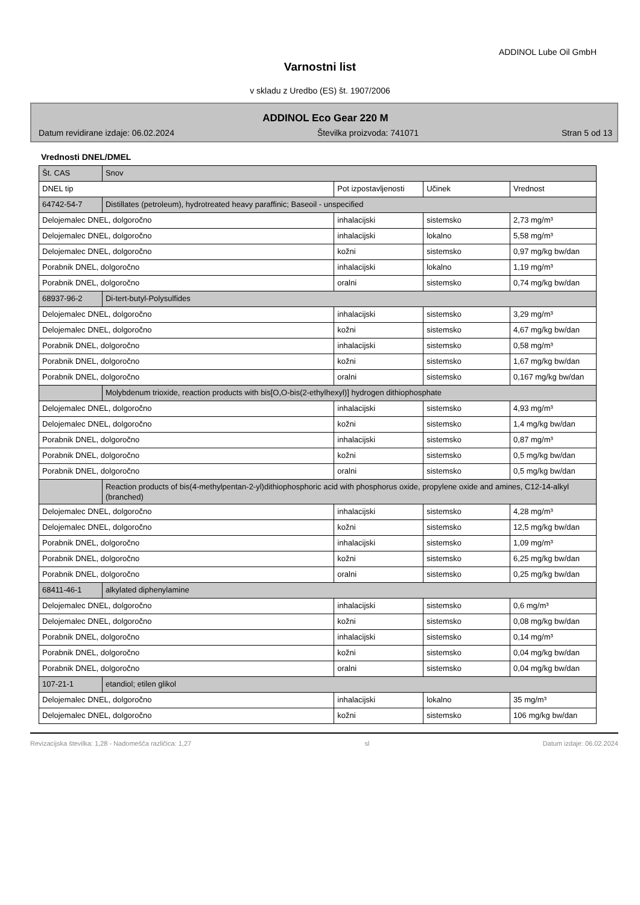ADDINOL Lube Oil GmbH
Varnostni list
v skladu z Uredbo (ES) št. 1907/2006
ADDINOL Eco Gear 220 M
Datum revidirane izdaje: 06.02.2024 Številka proizvoda: 741071 Stran 5 od 13
Vrednosti DNEL/DMEL
| Št. CAS | Snov | | | |
| DNEL tip | | Pot izpostavljenosti | Učinek | Vrednost |
| 64742-54-7 | Distillates (petroleum), hydrotreated heavy paraffinic; Baseoil - unspecified | | | |
| Delojemalec DNEL, dolgoročno | | inhalacijski | sistemsko | 2,73 mg/m³ |
| Delojemalec DNEL, dolgoročno | | inhalacijski | lokalno | 5,58 mg/m³ |
| Delojemalec DNEL, dolgoročno | | kožni | sistemsko | 0,97 mg/kg bw/dan |
| Porabnik DNEL, dolgoročno | | inhalacijski | lokalno | 1,19 mg/m³ |
| Porabnik DNEL, dolgoročno | | oralni | sistemsko | 0,74 mg/kg bw/dan |
| 68937-96-2 | Di-tert-butyl-Polysulfides | | | |
| Delojemalec DNEL, dolgoročno | | inhalacijski | sistemsko | 3,29 mg/m³ |
| Delojemalec DNEL, dolgoročno | | kožni | sistemsko | 4,67 mg/kg bw/dan |
| Porabnik DNEL, dolgoročno | | inhalacijski | sistemsko | 0,58 mg/m³ |
| Porabnik DNEL, dolgoročno | | kožni | sistemsko | 1,67 mg/kg bw/dan |
| Porabnik DNEL, dolgoročno | | oralni | sistemsko | 0,167 mg/kg bw/dan |
| | Molybdenum trioxide, reaction products with bis[O,O-bis(2-ethylhexyl)] hydrogen dithiophosphate | | | |
| Delojemalec DNEL, dolgoročno | | inhalacijski | sistemsko | 4,93 mg/m³ |
| Delojemalec DNEL, dolgoročno | | kožni | sistemsko | 1,4 mg/kg bw/dan |
| Porabnik DNEL, dolgoročno | | inhalacijski | sistemsko | 0,87 mg/m³ |
| Porabnik DNEL, dolgoročno | | kožni | sistemsko | 0,5 mg/kg bw/dan |
| Porabnik DNEL, dolgoročno | | oralni | sistemsko | 0,5 mg/kg bw/dan |
| | Reaction products of bis(4-methylpentan-2-yl)dithiophosphoric acid with phosphorus oxide, propylene oxide and amines, C12-14-alkyl (branched) | | | |
| Delojemalec DNEL, dolgoročno | | inhalacijski | sistemsko | 4,28 mg/m³ |
| Delojemalec DNEL, dolgoročno | | kožni | sistemsko | 12,5 mg/kg bw/dan |
| Porabnik DNEL, dolgoročno | | inhalacijski | sistemsko | 1,09 mg/m³ |
| Porabnik DNEL, dolgoročno | | kožni | sistemsko | 6,25 mg/kg bw/dan |
| Porabnik DNEL, dolgoročno | | oralni | sistemsko | 0,25 mg/kg bw/dan |
| 68411-46-1 | alkylated diphenylamine | | | |
| Delojemalec DNEL, dolgoročno | | inhalacijski | sistemsko | 0,6 mg/m³ |
| Delojemalec DNEL, dolgoročno | | kožni | sistemsko | 0,08 mg/kg bw/dan |
| Porabnik DNEL, dolgoročno | | inhalacijski | sistemsko | 0,14 mg/m³ |
| Porabnik DNEL, dolgoročno | | kožni | sistemsko | 0,04 mg/kg bw/dan |
| Porabnik DNEL, dolgoročno | | oralni | sistemsko | 0,04 mg/kg bw/dan |
| 107-21-1 | etandiol; etilen glikol | | | |
| Delojemalec DNEL, dolgoročno | | inhalacijski | lokalno | 35 mg/m³ |
| Delojemalec DNEL, dolgoročno | | kožni | sistemsko | 106 mg/kg bw/dan |
Revizacijska številka: 1,28 - Nadomešča različica: 1,27 sl Datum izdaje: 06.02.2024